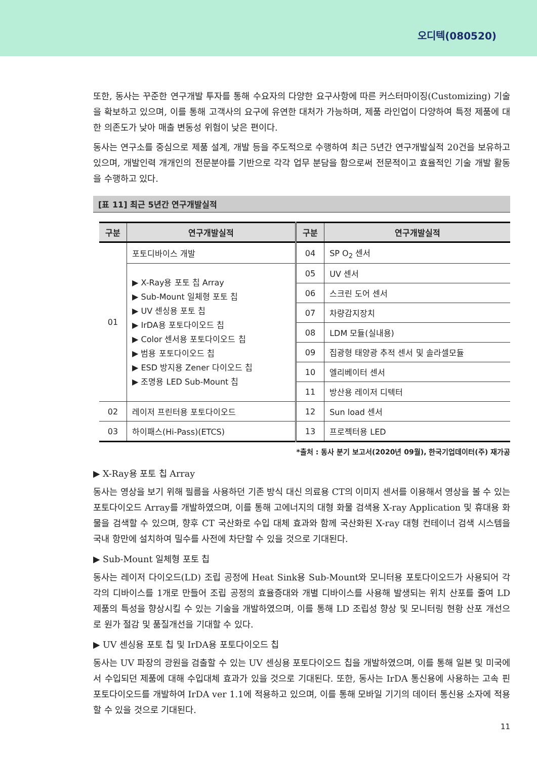오디텍(080520)
또한, 동사는 꾸준한 연구개발 투자를 통해 수요자의 다양한 요구사항에 따른 커스터마이징(Customizing) 기술을 확보하고 있으며, 이를 통해 고객사의 요구에 유연한 대처가 가능하며, 제품 라인업이 다양하여 특정 제품에 대한 의존도가 낮아 매출 변동성 위험이 낮은 편이다.
동사는 연구소를 중심으로 제품 설계, 개발 등을 주도적으로 수행하여 최근 5년간 연구개발실적 20건을 보유하고 있으며, 개발인력 개개인의 전문분야를 기반으로 각각 업무 분담을 함으로써 전문적이고 효율적인 기술 개발 활동을 수행하고 있다.
[표 11] 최근 5년간 연구개발실적
| 구분 | 연구개발실적 | 구분 | 연구개발실적 |
| --- | --- | --- | --- |
| 01 | 포토디바이스 개발 | 04 | SP O<sub>2</sub> 센서 |
| | ▶ X-Ray용 포토 칩 Array ▶ Sub-Mount 일체형 포토 칩 ▶ UV 센싱용 포토 칩 ▶ IrDA용 포토다이오드 칩 ▶ Color 센서용 포토다이오드 칩 ▶ 범용 포토다이오드 칩 ▶ ESD 방지용 Zener 다이오드 칩 ▶ 조명용 LED Sub-Mount 칩 | 05 | UV 센서 |
| | | 06 | 스크린 도어 센서 |
| | | 07 | 차량감지장치 |
| | | 08 | LDM 모듈(실내용) |
| | | 09 | 집광형 태양광 추적 센서 및 솔라셀모듈 |
| | | 10 | 엘리베이터 센서 |
| | | 11 | 방산용 레이저 디텍터 |
| 02 | 레이저 프린터용 포토다이오드 | 12 | Sun load 센서 |
| 03 | 하이패스(Hi-Pass)(ETCS) | 13 | 프로젝터용 LED |
*출처 : 동사 분기 보고서(2020년 09월), 한국기업데이터(주) 재가공
▶ X-Ray용 포토 칩 Array
동사는 영상을 보기 위해 필름을 사용하던 기존 방식 대신 의료용 CT의 이미지 센서를 이용해서 영상을 볼 수 있는 포토다이오드 Array를 개발하였으며, 이를 통해 고에너지의 대형 화물 검색용 X-ray Application 및 휴대용 화물을 검색할 수 있으며, 향후 CT 국산화로 수입 대체 효과와 함께 국산화된 X-ray 대형 컨테이너 검색 시스템을 국내 항만에 설치하여 밀수를 사전에 차단할 수 있을 것으로 기대된다.
▶ Sub-Mount 일체형 포토 칩
동사는 레이저 다이오드(LD) 조립 공정에 Heat Sink용 Sub-Mount와 모니터용 포토다이오드가 사용되어 각각의 디바이스를 1개로 만들어 조립 공정의 효율증대와 개별 디바이스를 사용해 발생되는 위치 산포를 줄여 LD 제품의 특성을 향상시킬 수 있는 기술을 개발하였으며, 이를 통해 LD 조립성 향상 및 모니터링 현황 산포 개선으로 원가 절감 및 품질개선을 기대할 수 있다.
▶ UV 센싱용 포토 칩 및 IrDA용 포토다이오드 칩
동사는 UV 파장의 광원을 검출할 수 있는 UV 센싱용 포토다이오드 칩을 개발하였으며, 이를 통해 일본 및 미국에서 수입되던 제품에 대해 수입대체 효과가 있을 것으로 기대된다. 또한, 동사는 IrDA 통신용에 사용하는 고속 핀 포토다이오드를 개발하여 IrDA ver 1.1에 적용하고 있으며, 이를 통해 모바일 기기의 데이터 통신용 소자에 적용할 수 있을 것으로 기대된다.
11